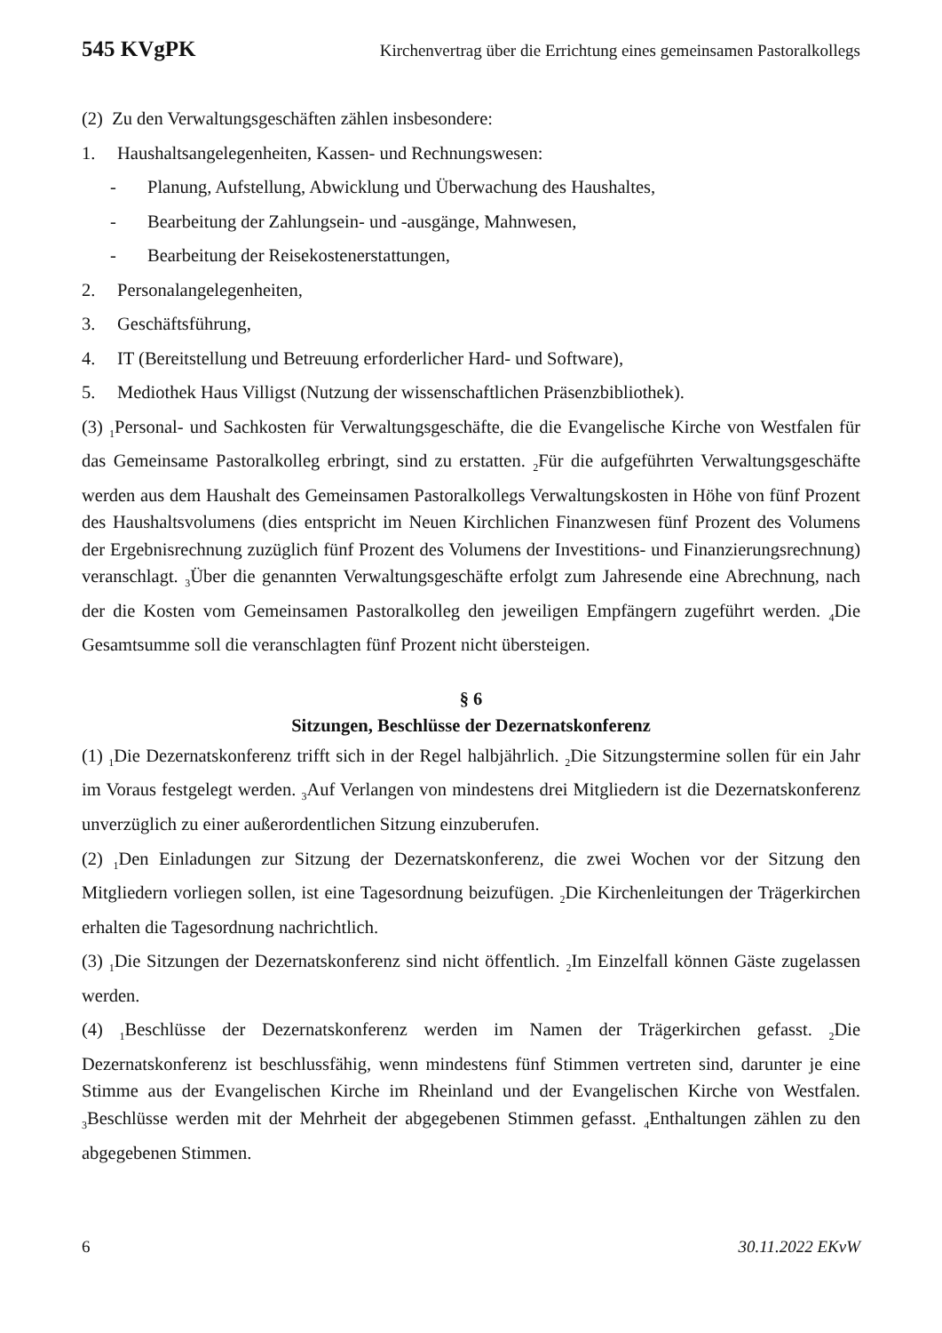545 KVgPK Kirchenvertrag über die Errichtung eines gemeinsamen Pastoralkollegs
(2) Zu den Verwaltungsgeschäften zählen insbesondere:
1. Haushaltsangelegenheiten, Kassen- und Rechnungswesen:
- Planung, Aufstellung, Abwicklung und Überwachung des Haushaltes,
- Bearbeitung der Zahlungsein- und -ausgänge, Mahnwesen,
- Bearbeitung der Reisekostenerstattungen,
2. Personalangelegenheiten,
3. Geschäftsführung,
4. IT (Bereitstellung und Betreuung erforderlicher Hard- und Software),
5. Mediothek Haus Villigst (Nutzung der wissenschaftlichen Präsenzbibliothek).
(3) <sub>1</sub>Personal- und Sachkosten für Verwaltungsgeschäfte, die die Evangelische Kirche von Westfalen für das Gemeinsame Pastoralkolleg erbringt, sind zu erstatten. <sub>2</sub>Für die aufgeführten Verwaltungsgeschäfte werden aus dem Haushalt des Gemeinsamen Pastoralkollegs Verwaltungskosten in Höhe von fünf Prozent des Haushaltsvolumens (dies entspricht im Neuen Kirchlichen Finanzwesen fünf Prozent des Volumens der Ergebnisrechnung zuzüglich fünf Prozent des Volumens der Investitions- und Finanzierungsrechnung) veranschlagt. <sub>3</sub>Über die genannten Verwaltungsgeschäfte erfolgt zum Jahresende eine Abrechnung, nach der die Kosten vom Gemeinsamen Pastoralkolleg den jeweiligen Empfängern zugeführt werden. <sub>4</sub>Die Gesamtsumme soll die veranschlagten fünf Prozent nicht übersteigen.
§ 6
Sitzungen, Beschlüsse der Dezernatskonferenz
(1) <sub>1</sub>Die Dezernatskonferenz trifft sich in der Regel halbjährlich. <sub>2</sub>Die Sitzungstermine sollen für ein Jahr im Voraus festgelegt werden. <sub>3</sub>Auf Verlangen von mindestens drei Mitgliedern ist die Dezernatskonferenz unverzüglich zu einer außerordentlichen Sitzung einzuberufen.
(2) <sub>1</sub>Den Einladungen zur Sitzung der Dezernatskonferenz, die zwei Wochen vor der Sitzung den Mitgliedern vorliegen sollen, ist eine Tagesordnung beizufügen. <sub>2</sub>Die Kirchenleitungen der Trägerkirchen erhalten die Tagesordnung nachrichtlich.
(3) <sub>1</sub>Die Sitzungen der Dezernatskonferenz sind nicht öffentlich. <sub>2</sub>Im Einzelfall können Gäste zugelassen werden.
(4) <sub>1</sub>Beschlüsse der Dezernatskonferenz werden im Namen der Trägerkirchen gefasst. <sub>2</sub>Die Dezernatskonferenz ist beschlussfähig, wenn mindestens fünf Stimmen vertreten sind, darunter je eine Stimme aus der Evangelischen Kirche im Rheinland und der Evangelischen Kirche von Westfalen. <sub>3</sub>Beschlüsse werden mit der Mehrheit der abgegebenen Stimmen gefasst. <sub>4</sub>Enthaltungen zählen zu den abgegebenen Stimmen.
6 30.11.2022 EKvW